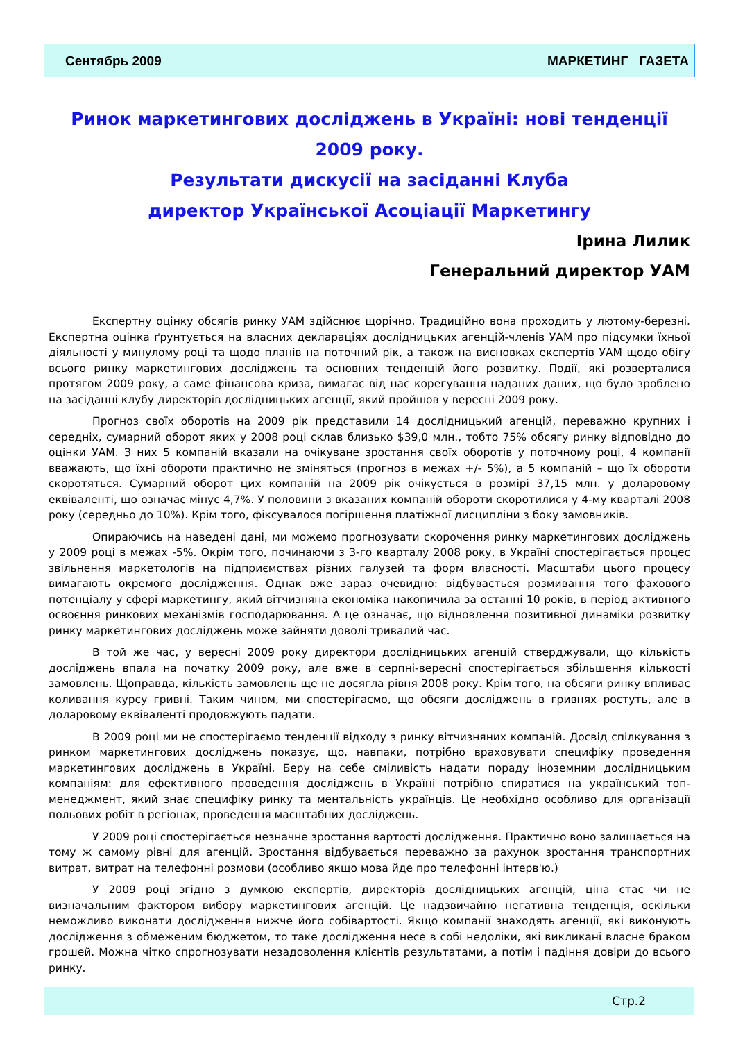Сентябрь 2009 МАРКЕТИНГ ГАЗЕТА
Ринок маркетингових досліджень в Україні: нові тенденції 2009 року.
Результати дискусії на засіданні Клуба
директор Української Асоціації Маркетингу
Ірина Лилик
Генеральний директор УАМ
Експертну оцінку обсягів ринку УАМ здійснює щорічно. Традиційно вона проходить у лютому-березні. Експертна оцінка ґрунтується на власних деклараціях дослідницьких агенцій-членів УАМ про підсумки їхньої діяльності у минулому році та щодо планів на поточний рік, а також на висновках експертів УАМ щодо обігу всього ринку маркетингових досліджень та основних тенденцій його розвитку. Події, які розверталися протягом 2009 року, а саме фінансова криза, вимагає від нас корегування наданих даних, що було зроблено на засіданні клубу директорів дослідницьких агенції, який пройшов у вересні 2009 року.
Прогноз своїх оборотів на 2009 рік представили 14 дослідницький агенцій, переважно крупних і середніх, сумарний оборот яких у 2008 році склав близько $39,0 млн., тобто 75% обсягу ринку відповідно до оцінки УАМ. З них 5 компаній вказали на очікуване зростання своїх оборотів у поточному році, 4 компанії вважають, що їхні обороти практично не зміняться (прогноз в межах +/- 5%), а 5 компаній – що їх обороти скоротяться. Сумарний оборот цих компаній на 2009 рік очікується в розмірі 37,15 млн. у доларовому еквіваленті, що означає мінус 4,7%. У половини з вказаних компаній обороти скоротилися у 4-му кварталі 2008 року (середньо до 10%). Крім того, фіксувалося погіршення платіжної дисципліни з боку замовників.
Опираючись на наведені дані, ми можемо прогнозувати скорочення ринку маркетингових досліджень у 2009 році в межах -5%. Окрім того, починаючи з 3-го кварталу 2008 року, в Україні спостерігається процес звільнення маркетологів на підприємствах різних галузей та форм власності. Масштаби цього процесу вимагають окремого дослідження. Однак вже зараз очевидно: відбувається розмивання того фахового потенціалу у сфері маркетингу, який вітчизняна економіка накопичила за останні 10 років, в період активного освоєння ринкових механізмів господарювання. А це означає, що відновлення позитивної динаміки розвитку ринку маркетингових досліджень може зайняти доволі тривалий час.
В той же час, у вересні 2009 року директори дослідницьких агенцій стверджували, що кількість досліджень впала на початку 2009 року, але вже в серпні-вересні спостерігається збільшення кількості замовлень. Щоправда, кількість замовлень ще не досягла рівня 2008 року. Крім того, на обсяги ринку впливає коливання курсу гривні. Таким чином, ми спостерігаємо, що обсяги досліджень в гривнях ростуть, але в доларовому еквіваленті продовжують падати.
В 2009 році ми не спостерігаємо тенденції відходу з ринку вітчизняних компаній. Досвід спілкування з ринком маркетингових досліджень показує, що, навпаки, потрібно враховувати специфіку проведення маркетингових досліджень в Україні. Беру на себе сміливість надати пораду іноземним дослідницьким компаніям: для ефективного проведення досліджень в Україні потрібно спиратися на український топ-менеджмент, який знає специфіку ринку та ментальність українців. Це необхідно особливо для організації польових робіт в регіонах, проведення масштабних досліджень.
У 2009 році спостерігається незначне зростання вартості дослідження. Практично воно залишається на тому ж самому рівні для агенцій. Зростання відбувається переважно за рахунок зростання транспортних витрат, витрат на телефонні розмови (особливо якщо мова йде про телефонні інтерв'ю.)
У 2009 році згідно з думкою експертів, директорів дослідницьких агенцій, ціна стає чи не визначальним фактором вибору маркетингових агенцій. Це надзвичайно негативна тенденція, оскільки неможливо виконати дослідження нижче його собівартості. Якщо компанії знаходять агенції, які виконують дослідження з обмеженим бюджетом, то таке дослідження несе в собі недоліки, які викликані власне браком грошей. Можна чітко спрогнозувати незадоволення клієнтів результатами, а потім і падіння довіри до всього ринку.
Стр.2